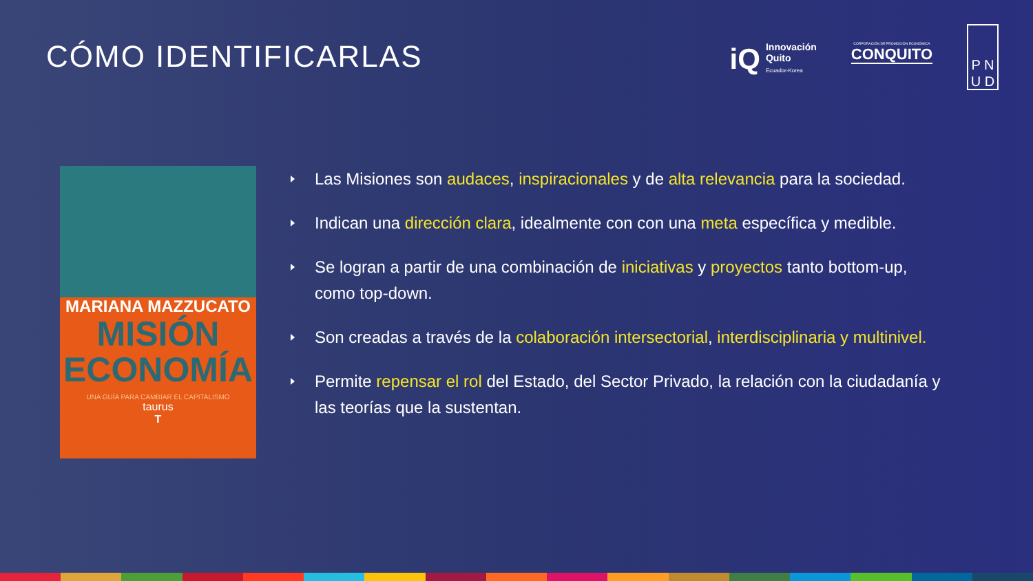CÓMO IDENTIFICARLAS
iQ
Innovación
Quito
Ecuador-Korea
CORPORACIÓN DE PROMOCIÓN ECONÓMICA
CONQUITO
P N
U D
MARIANA MAZZUCATO
MISIÓN
ECONOMÍA
UNA GUÍA PARA CAMBIAR EL CAPITALISMO
taurus
T
Las Misiones son audaces, inspiracionales y de alta relevancia para la sociedad.
Indican una dirección clara, idealmente con con una meta específica y medible.
Se logran a partir de una combinación de iniciativas y proyectos tanto bottom-up, como top-down.
Son creadas a través de la colaboración intersectorial, interdisciplinaria y multinivel.
Permite repensar el rol del Estado, del Sector Privado, la relación con la ciudadanía y las teorías que la sustentan.